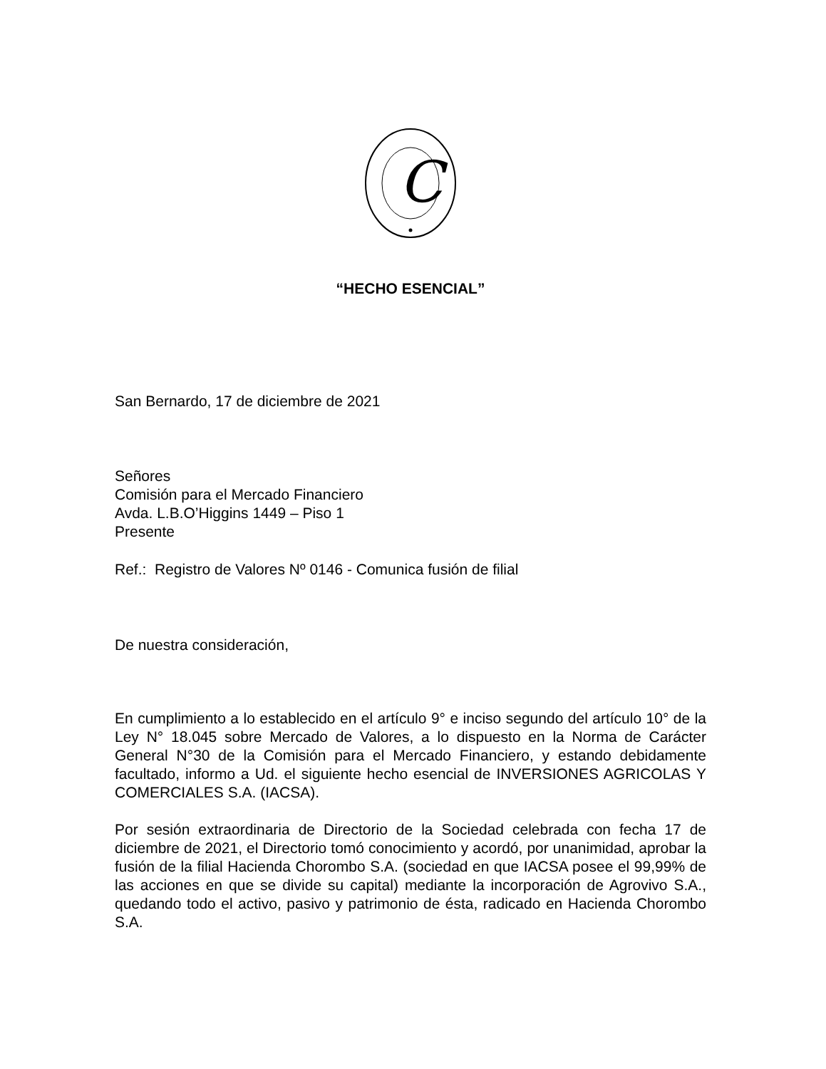C
“HECHO ESENCIAL”
San Bernardo, 17 de diciembre de 2021
Señores
Comisión para el Mercado Financiero
Avda. L.B.O’Higgins 1449 – Piso 1
Presente
Ref.: Registro de Valores Nº 0146 - Comunica fusión de filial
De nuestra consideración,
En cumplimiento a lo establecido en el artículo 9° e inciso segundo del artículo 10° de la Ley N° 18.045 sobre Mercado de Valores, a lo dispuesto en la Norma de Carácter General N°30 de la Comisión para el Mercado Financiero, y estando debidamente facultado, informo a Ud. el siguiente hecho esencial de INVERSIONES AGRICOLAS Y COMERCIALES S.A. (IACSA).
Por sesión extraordinaria de Directorio de la Sociedad celebrada con fecha 17 de diciembre de 2021, el Directorio tomó conocimiento y acordó, por unanimidad, aprobar la fusión de la filial Hacienda Chorombo S.A. (sociedad en que IACSA posee el 99,99% de las acciones en que se divide su capital) mediante la incorporación de Agrovivo S.A., quedando todo el activo, pasivo y patrimonio de ésta, radicado en Hacienda Chorombo S.A.